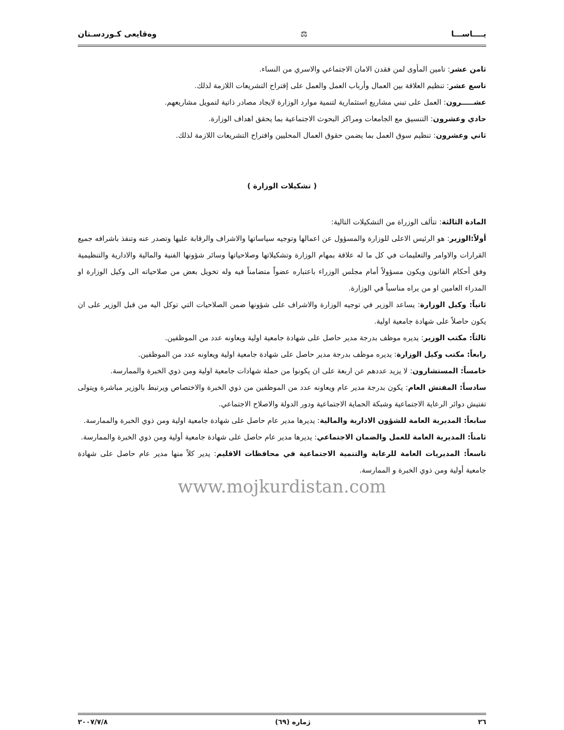يــــاســـا ⚖ وەقايعى كـوردسـتان
ثامن عشر: تامين المأوى لمن فقدن الامان الاجتماعي والاسري من النساء.
تاسع عشر: تنظيم العلاقة بين العمال وأرباب العمل والعمل على إقتراح التشريعات اللازمة لذلك.
عشـــــرون: العمل على تبني مشاريع استثمارية لتنمية موارد الوزارة لايجاد مصادر ذاتية لتمويل مشاريعهم.
حادي وعشرون: التنسيق مع الجامعات ومراكز البحوث الاجتماعية بما يحقق اهداف الوزارة.
ثاني وعشرون: تنظيم سوق العمل بما يضمن حقوق العمال المحليين واقتراح التشريعات اللازمة لذلك.
( تشكيلات الوزارة )
المادة الثالثة: تتألف الوزراة من التشكيلات التالية:
أولاً:الوزير: هو الرئيس الاعلى للوزارة والمسؤول عن اعمالها وتوجيه سياساتها والاشراف والرقابة عليها وتصدر عنه وتنفذ باشرافه جميع القرارات والاوامر والتعليمات في كل ما له علاقة بمهام الوزارة وتشكيلاتها وصلاحياتها وسائر شؤونها الفنية والمالية والادارية والتنظيمية وفق أحكام القانون ويكون مسؤولاً أمام مجلس الوزراء باعتباره عضواً متضامناً فيه وله تخويل بعض من صلاحياته الى وكيل الوزارة او المدراء العامين او من يراه مناسباً في الوزارة.
ثانياً: وكيل الوزارة: يساعد الوزير في توجيه الوزارة والاشراف على شؤونها ضمن الصلاحيات التي توكل اليه من قبل الوزير على ان يكون حاصلاً على شهادة جامعية اولية.
ثالثاً: مكتب الوزير: يديره موظف بدرجة مدير حاصل على شهادة جامعية اولية ويعاونه عدد من الموظفين.
رابعاً: مكتب وكيل الوزارة: يديره موظف بدرجة مدير حاصل على شهادة جامعية اولية ويعاونه عدد من الموظفين.
خامساً: المستشارون: لا يزيد عددهم عن اربعة على ان يكونوا من حملة شهادات جامعية اولية ومن ذوي الخبرة والممارسة.
سادساً: المفتش العام: يكون بدرجة مدير عام ويعاونه عدد من الموظفين من ذوي الخبرة والاختصاص ويرتبط بالوزير مباشرة ويتولى تفتيش دوائر الرعاية الاجتماعية وشبكة الحماية الاجتماعية ودور الدولة والاصلاح الاجتماعي.
سابعاً: المديرية العامة للشؤون الادارية والمالية: يديرها مدير عام حاصل على شهادة جامعية اولية ومن ذوي الخبرة والممارسة.
ثامناً: المديرية العامة للعمل والضمان الاجتماعي: يديرها مدير عام حاصل على شهادة جامعية أولية ومن ذوي الخبرة والممارسة.
تاسعاً: المديريات العامة للرعاية والتنمية الاجتماعية في محافظات الاقليم: يدير كلاً منها مدير عام حاصل على شهادة جامعية أولية ومن ذوي الخبرة و الممارسة.
www.mojkurdistan.com
٢٦ ژمارە (٦٩) ٢٠٠٧/٧/٨